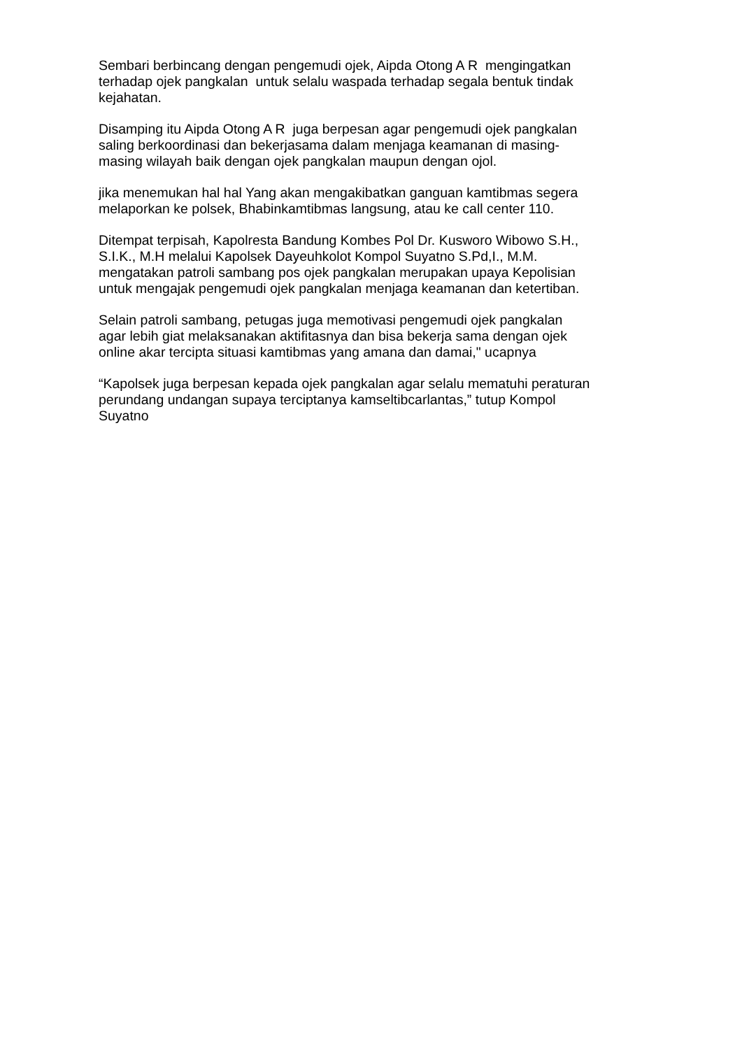Sembari berbincang dengan pengemudi ojek, Aipda Otong A R mengingatkan terhadap ojek pangkalan untuk selalu waspada terhadap segala bentuk tindak kejahatan.
Disamping itu Aipda Otong A R juga berpesan agar pengemudi ojek pangkalan saling berkoordinasi dan bekerjasama dalam menjaga keamanan di masing- masing wilayah baik dengan ojek pangkalan maupun dengan ojol.
jika menemukan hal hal Yang akan mengakibatkan ganguan kamtibmas segera melaporkan ke polsek, Bhabinkamtibmas langsung, atau ke call center 110.
Ditempat terpisah, Kapolresta Bandung Kombes Pol Dr. Kusworo Wibowo S.H., S.I.K., M.H melalui Kapolsek Dayeuhkolot Kompol Suyatno S.Pd,I., M.M. mengatakan patroli sambang pos ojek pangkalan merupakan upaya Kepolisian untuk mengajak pengemudi ojek pangkalan menjaga keamanan dan ketertiban.
Selain patroli sambang, petugas juga memotivasi pengemudi ojek pangkalan agar lebih giat melaksanakan aktifitasnya dan bisa bekerja sama dengan ojek online akar tercipta situasi kamtibmas yang amana dan damai," ucapnya
“Kapolsek juga berpesan kepada ojek pangkalan agar selalu mematuhi peraturan perundang undangan supaya terciptanya kamseltibcarlantas,” tutup Kompol Suyatno